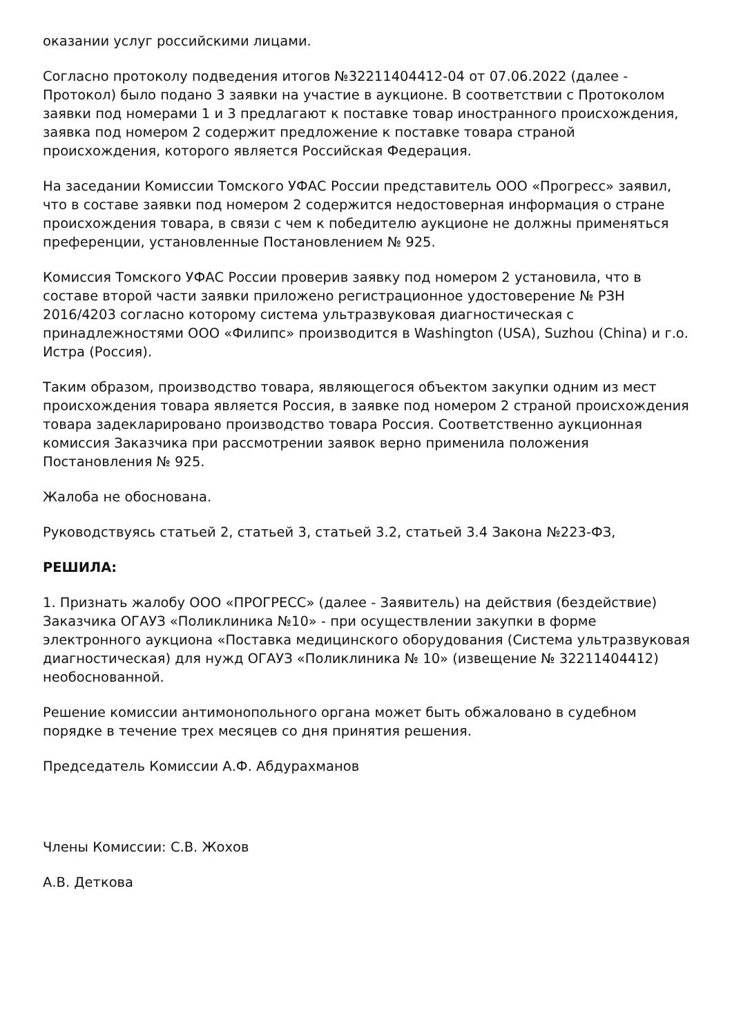оказании услуг российскими лицами.
Согласно протоколу подведения итогов №32211404412-04 от 07.06.2022 (далее - Протокол) было подано 3 заявки на участие в аукционе. В соответствии с Протоколом заявки под номерами 1 и 3 предлагают к поставке товар иностранного происхождения, заявка под номером 2 содержит предложение к поставке товара страной происхождения, которого является Российская Федерация.
На заседании Комиссии Томского УФАС России представитель ООО «Прогресс» заявил, что в составе заявки под номером 2 содержится недостоверная информация о стране происхождения товара, в связи с чем к победителю аукционе не должны применяться преференции, установленные Постановлением № 925.
Комиссия Томского УФАС России проверив заявку под номером 2 установила, что в составе второй части заявки приложено регистрационное удостоверение № РЗН 2016/4203 согласно которому система ультразвуковая диагностическая с принадлежностями ООО «Филипс» производится в Washington (USA), Suzhou (China) и г.о. Истра (Россия).
Таким образом, производство товара, являющегося объектом закупки одним из мест происхождения товара является Россия, в заявке под номером 2 страной происхождения товара задекларировано производство товара Россия. Соответственно аукционная комиссия Заказчика при рассмотрении заявок верно применила положения Постановления № 925.
Жалоба не обоснована.
Руководствуясь статьей 2, статьей 3, статьей 3.2, статьей 3.4 Закона №223-ФЗ,
РЕШИЛА:
1. Признать жалобу ООО «ПРОГРЕСС» (далее - Заявитель) на действия (бездействие) Заказчика ОГАУЗ «Поликлиника №10» - при осуществлении закупки в форме электронного аукциона «Поставка медицинского оборудования (Система ультразвуковая диагностическая) для нужд ОГАУЗ «Поликлиника № 10» (извещение № 32211404412) необоснованной.
Решение комиссии антимонопольного органа может быть обжаловано в судебном порядке в течение трех месяцев со дня принятия решения.
Председатель Комиссии А.Ф. Абдурахманов
Члены Комиссии: С.В. Жохов
А.В. Деткова